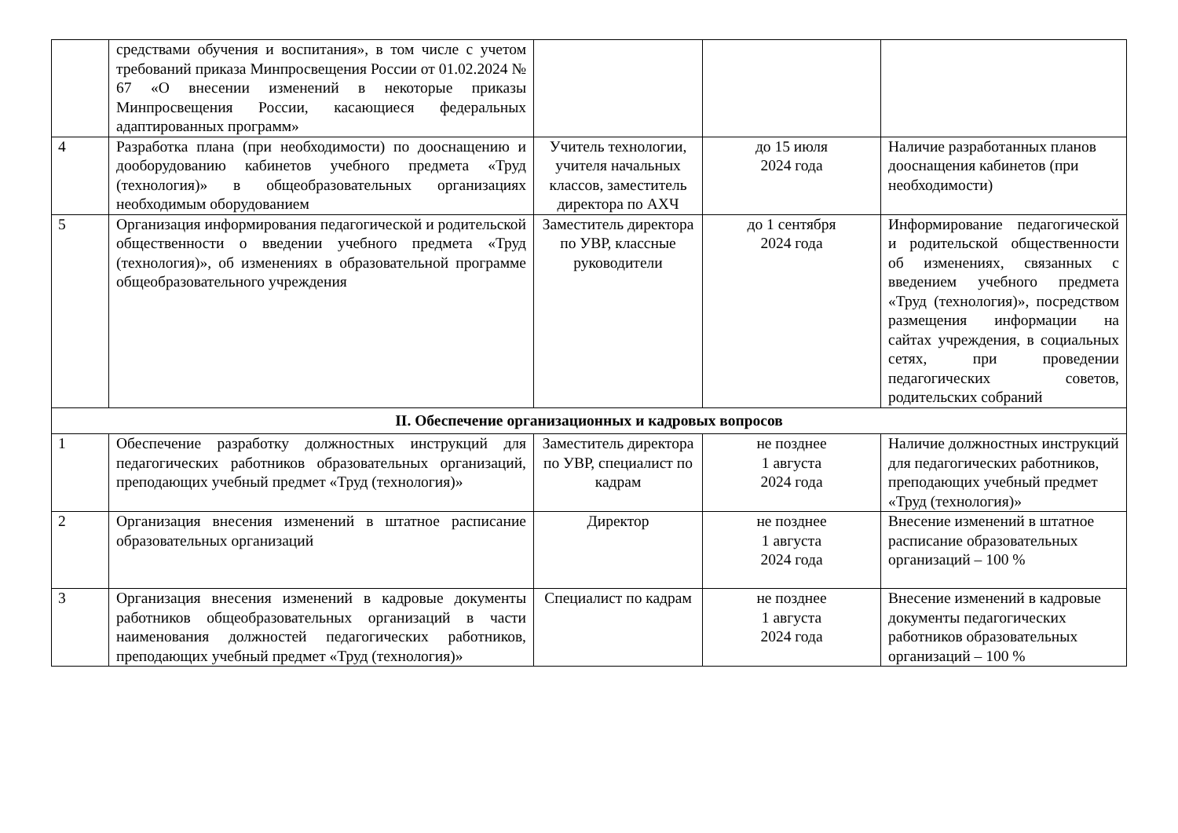| | средствами обучения и воспитания», в том числе с учетом требований приказа Минпросвещения России от 01.02.2024 № 67 «О внесении изменений в некоторые приказы Минпросвещения России, касающиеся федеральных адаптированных программ» | | | |
| 4 | Разработка плана (при необходимости) по дооснащению и дооборудованию кабинетов учебного предмета «Труд (технология)» в общеобразовательных организациях необходимым оборудованием | Учитель технологии, учителя начальных классов, заместитель директора по АХЧ | до 15 июля 2024 года | Наличие разработанных планов дооснащения кабинетов (при необходимости) |
| 5 | Организация информирования педагогической и родительской общественности о введении учебного предмета «Труд (технология)», об изменениях в образовательной программе общеобразовательного учреждения | Заместитель директора по УВР, классные руководители | до 1 сентября 2024 года | Информирование педагогической и родительской общественности об изменениях, связанных с введением учебного предмета «Труд (технология)», посредством размещения информации на сайтах учреждения, в социальных сетях, при проведении педагогических советов, родительских собраний |
| II. Обеспечение организационных и кадровых вопросов | | | | |
| 1 | Обеспечение разработку должностных инструкций для педагогических работников образовательных организаций, преподающих учебный предмет «Труд (технология)» | Заместитель директора по УВР, специалист по кадрам | не позднее 1 августа 2024 года | Наличие должностных инструкций для педагогических работников, преподающих учебный предмет «Труд (технология)» |
| 2 | Организация внесения изменений в штатное расписание образовательных организаций | Директор | не позднее 1 августа 2024 года | Внесение изменений в штатное расписание образовательных организаций – 100 % |
| 3 | Организация внесения изменений в кадровые документы работников общеобразовательных организаций в части наименования должностей педагогических работников, преподающих учебный предмет «Труд (технология)» | Специалист по кадрам | не позднее 1 августа 2024 года | Внесение изменений в кадровые документы педагогических работников образовательных организаций – 100 % |